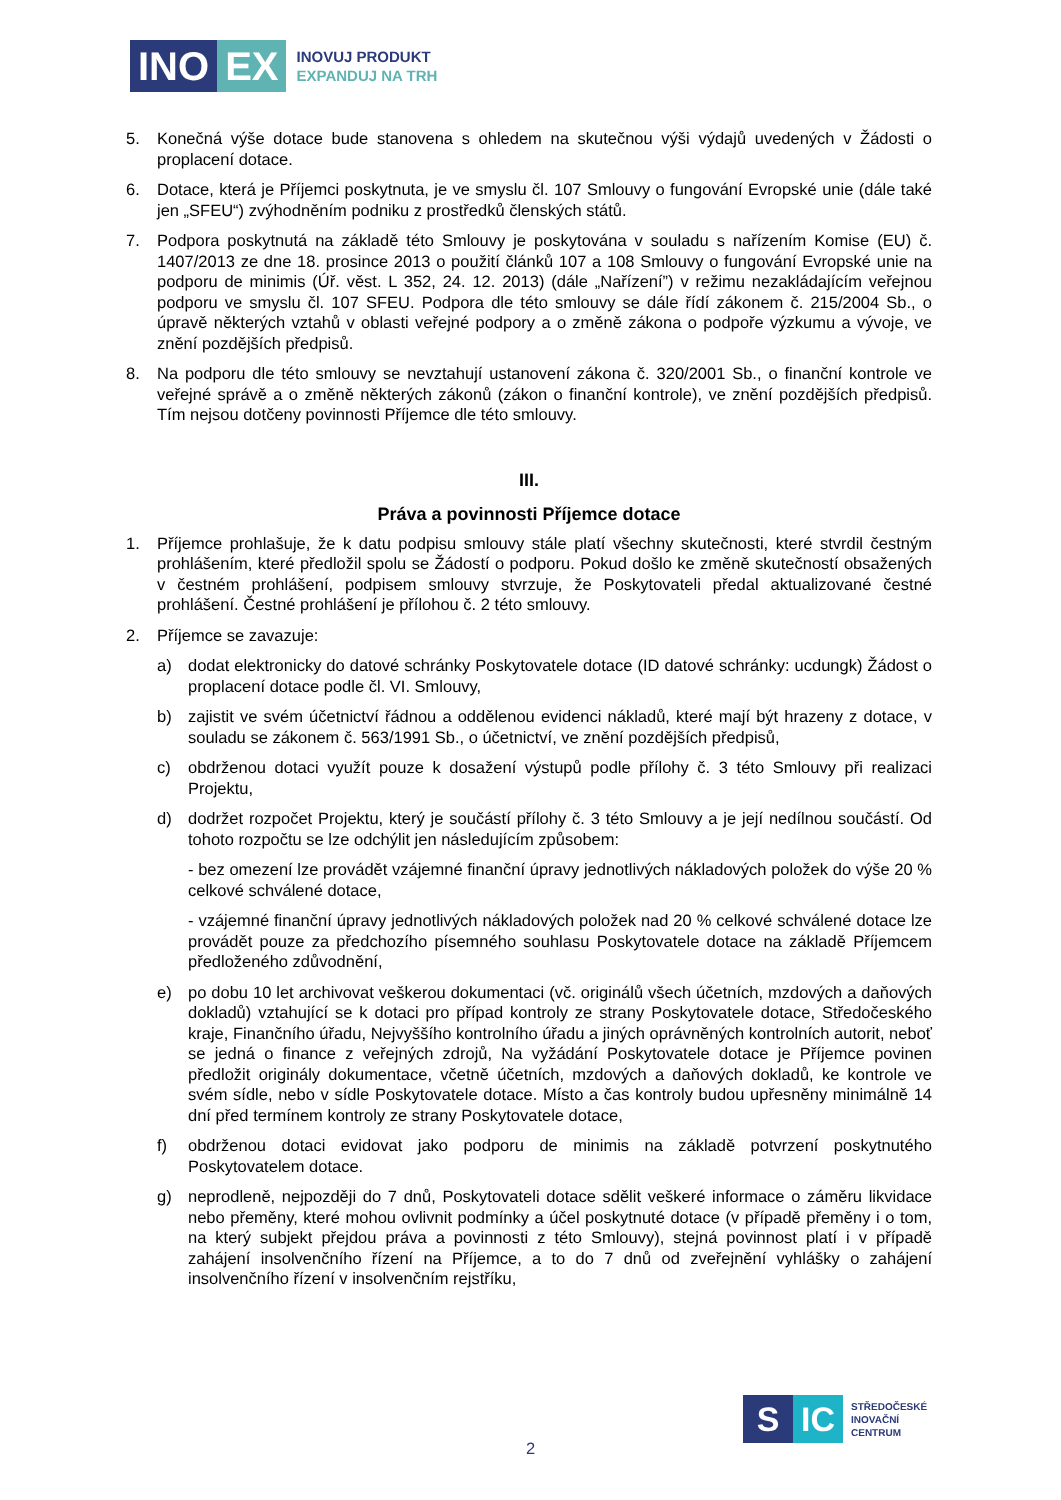INO EX
INOVUJ PRODUKT
EXPANDUJ NA TRH
5. Konečná výše dotace bude stanovena s ohledem na skutečnou výši výdajů uvedených v Žádosti o proplacení dotace.
6. Dotace, která je Příjemci poskytnuta, je ve smyslu čl. 107 Smlouvy o fungování Evropské unie (dále také jen „SFEU“) zvýhodněním podniku z prostředků členských států.
7. Podpora poskytnutá na základě této Smlouvy je poskytována v souladu s nařízením Komise (EU) č. 1407/2013 ze dne 18. prosince 2013 o použití článků 107 a 108 Smlouvy o fungování Evropské unie na podporu de minimis (Úř. věst. L 352, 24. 12. 2013) (dále „Nařízení”) v režimu nezakládajícím veřejnou podporu ve smyslu čl. 107 SFEU. Podpora dle této smlouvy se dále řídí zákonem č. 215/2004 Sb., o úpravě některých vztahů v oblasti veřejné podpory a o změně zákona o podpoře výzkumu a vývoje, ve znění pozdějších předpisů.
8. Na podporu dle této smlouvy se nevztahují ustanovení zákona č. 320/2001 Sb., o finanční kontrole ve veřejné správě a o změně některých zákonů (zákon o finanční kontrole), ve znění pozdějších předpisů. Tím nejsou dotčeny povinnosti Příjemce dle této smlouvy.
III.
Práva a povinnosti Příjemce dotace
1. Příjemce prohlašuje, že k datu podpisu smlouvy stále platí všechny skutečnosti, které stvrdil čestným prohlášením, které předložil spolu se Žádostí o podporu. Pokud došlo ke změně skutečností obsažených v čestném prohlášení, podpisem smlouvy stvrzuje, že Poskytovateli předal aktualizované čestné prohlášení. Čestné prohlášení je přílohou č. 2 této smlouvy.
2. Příjemce se zavazuje:
a) dodat elektronicky do datové schránky Poskytovatele dotace (ID datové schránky: ucdungk) Žádost o proplacení dotace podle čl. VI. Smlouvy,
b) zajistit ve svém účetnictví řádnou a oddělenou evidenci nákladů, které mají být hrazeny z dotace, v souladu se zákonem č. 563/1991 Sb., o účetnictví, ve znění pozdějších předpisů,
c) obdrženou dotaci využít pouze k dosažení výstupů podle přílohy č. 3 této Smlouvy při realizaci Projektu,
d) dodržet rozpočet Projektu, který je součástí přílohy č. 3 této Smlouvy a je její nedílnou součástí. Od tohoto rozpočtu se lze odchýlit jen následujícím způsobem:
- bez omezení lze provádět vzájemné finanční úpravy jednotlivých nákladových položek do výše 20 % celkové schválené dotace,
- vzájemné finanční úpravy jednotlivých nákladových položek nad 20 % celkové schválené dotace lze provádět pouze za předchozího písemného souhlasu Poskytovatele dotace na základě Příjemcem předloženého zdůvodnění,
e) po dobu 10 let archivovat veškerou dokumentaci (vč. originálů všech účetních, mzdových a daňových dokladů) vztahující se k dotaci pro případ kontroly ze strany Poskytovatele dotace, Středočeského kraje, Finančního úřadu, Nejvyššího kontrolního úřadu a jiných oprávněných kontrolních autorit, neboť se jedná o finance z veřejných zdrojů, Na vyžádání Poskytovatele dotace je Příjemce povinen předložit originály dokumentace, včetně účetních, mzdových a daňových dokladů, ke kontrole ve svém sídle, nebo v sídle Poskytovatele dotace. Místo a čas kontroly budou upřesněny minimálně 14 dní před termínem kontroly ze strany Poskytovatele dotace,
f) obdrženou dotaci evidovat jako podporu de minimis na základě potvrzení poskytnutého Poskytovatelem dotace.
g) neprodleně, nejpozději do 7 dnů, Poskytovateli dotace sdělit veškeré informace o záměru likvidace nebo přeměny, které mohou ovlivnit podmínky a účel poskytnuté dotace (v případě přeměny i o tom, na který subjekt přejdou práva a povinnosti z této Smlouvy), stejná povinnost platí i v případě zahájení insolvenčního řízení na Příjemce, a to do 7 dnů od zveřejnění vyhlášky o zahájení insolvenčního řízení v insolvenčním rejstříku,
S IC
STŘEDOČESKÉ
INOVAČNÍ
CENTRUM
2